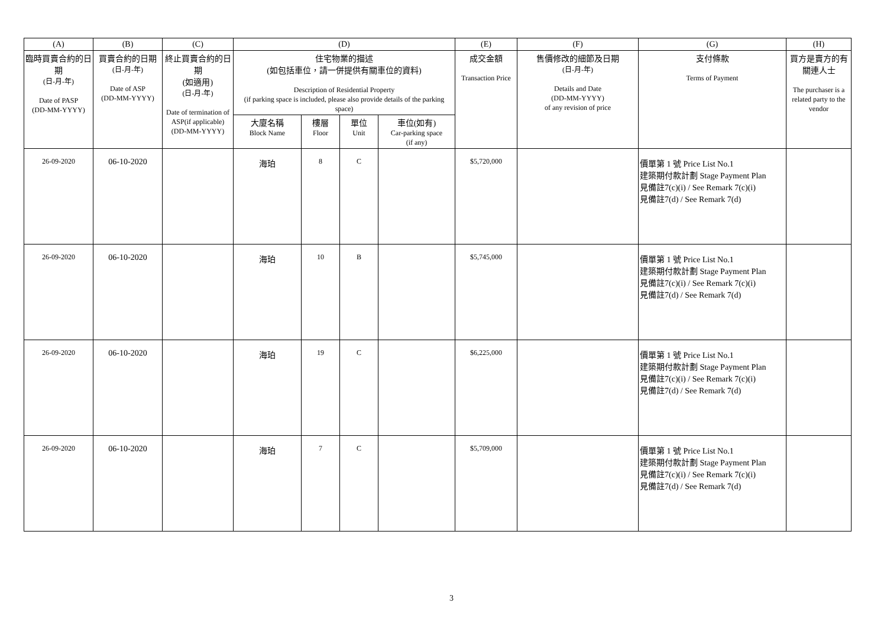| (A) | (B) | (C) | (D) | | | | (E) | (F) | (G) | (H) |
| --- | --- | --- | --- | --- | --- | --- | --- | --- | --- | --- |
| 臨時買賣合約的日期 (日-月-年) Date of PASP (DD-MM-YYYY) | 買賣合約的日期 (日-月-年) Date of ASP (DD-MM-YYYY) | 終止買賣合約的日期 (如適用) (日-月-年) Date of termination of ASP(if applicable) (DD-MM-YYYY) | 住宅物業的描述 (如包括車位，請一併提供有關車位的資料) Description of Residential Property (if parking space is included, please also provide details of the parking space) | | | | 成交金額 Transaction Price | 售價修改的細節及日期 (日-月-年) Details and Date (DD-MM-YYYY) of any revision of price | 支付條款 Terms of Payment | 買方是賣方的有關連人士 The purchaser is a related party to the vendor |
| | | | 大廈名稱 Block Name | 樓層 Floor | 單位 Unit | 車位(如有) Car-parking space (if any) | | | | |
| 26-09-2020 | 06-10-2020 | | 海珀 | 8 | C | | $5,720,000 | | 價單第 1 號 Price List No.1 建築期付款計劃 Stage Payment Plan 見備註7(c)(i) / See Remark 7(c)(i) 見備註7(d) / See Remark 7(d) | |
| 26-09-2020 | 06-10-2020 | | 海珀 | 10 | B | | $5,745,000 | | 價單第 1 號 Price List No.1 建築期付款計劃 Stage Payment Plan 見備註7(c)(i) / See Remark 7(c)(i) 見備註7(d) / See Remark 7(d) | |
| 26-09-2020 | 06-10-2020 | | 海珀 | 19 | C | | $6,225,000 | | 價單第 1 號 Price List No.1 建築期付款計劃 Stage Payment Plan 見備註7(c)(i) / See Remark 7(c)(i) 見備註7(d) / See Remark 7(d) | |
| 26-09-2020 | 06-10-2020 | | 海珀 | 7 | C | | $5,709,000 | | 價單第 1 號 Price List No.1 建築期付款計劃 Stage Payment Plan 見備註7(c)(i) / See Remark 7(c)(i) 見備註7(d) / See Remark 7(d) | |
3